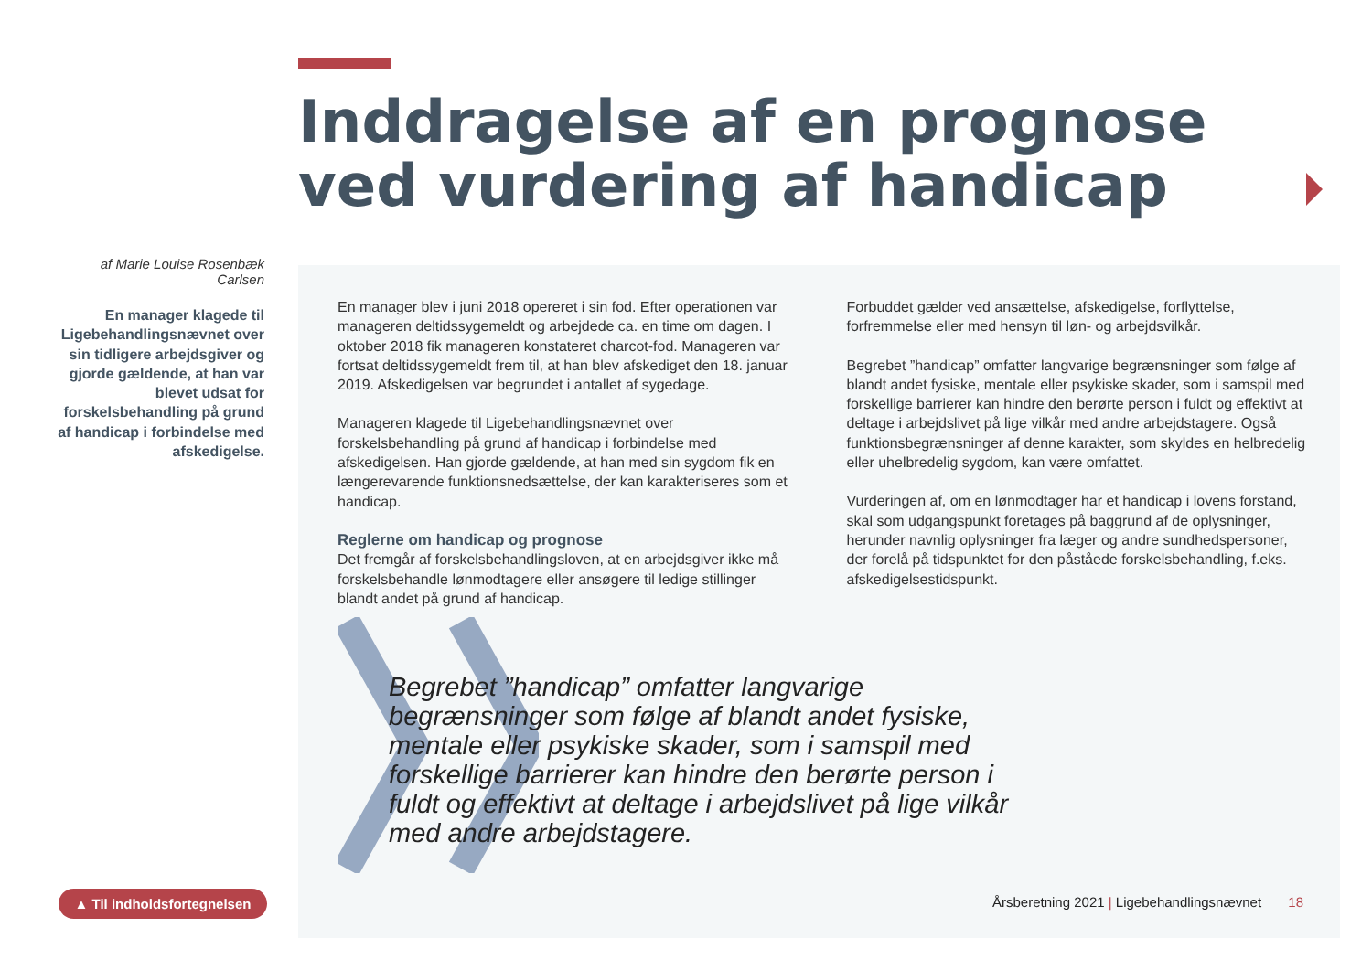Inddragelse af en prognose
ved vurdering af handicap
af Marie Louise Rosenbæk Carlsen
En manager klagede til Ligebehandlingsnævnet over sin tidligere arbejdsgiver og gjorde gældende, at han var blevet udsat for forskelsbehandling på grund af handicap i forbindelse med afskedigelse.
En manager blev i juni 2018 opereret i sin fod. Efter operationen var manageren deltidssygemeldt og arbejdede ca. en time om dagen. I oktober 2018 fik manageren konstateret charcot-fod. Manageren var fortsat deltidssygemeldt frem til, at han blev afskediget den 18. januar 2019. Afskedigelsen var begrundet i antallet af sygedage.
Manageren klagede til Ligebehandlingsnævnet over forskelsbehandling på grund af handicap i forbindelse med afskedigelsen. Han gjorde gældende, at han med sin sygdom fik en længerevarende funktionsnedsættelse, der kan karakteriseres som et handicap.
Reglerne om handicap og prognose
Det fremgår af forskelsbehandlingsloven, at en arbejdsgiver ikke må forskelsbehandle lønmodtagere eller ansøgere til ledige stillinger blandt andet på grund af handicap.
Forbuddet gælder ved ansættelse, afskedigelse, forflyttelse, forfremmelse eller med hensyn til løn- og arbejdsvilkår.
Begrebet ”handicap” omfatter langvarige begrænsninger som følge af blandt andet fysiske, mentale eller psykiske skader, som i samspil med forskellige barrierer kan hindre den berørte person i fuldt og effektivt at deltage i arbejdslivet på lige vilkår med andre arbejdstagere. Også funktionsbegrænsninger af denne karakter, som skyldes en helbredelig eller uhelbredelig sygdom, kan være omfattet.
Vurderingen af, om en lønmodtager har et handicap i lovens forstand, skal som udgangspunkt foretages på baggrund af de oplysninger, herunder navnlig oplysninger fra læger og andre sundhedspersoner, der forelå på tidspunktet for den påståede forskelsbehandling, f.eks. afskedigelsestidspunkt.
Begrebet ”handicap” omfatter langvarige begrænsninger som følge af blandt andet fysiske, mentale eller psykiske skader, som i samspil med forskellige barrierer kan hindre den berørte person i fuldt og effektivt at deltage i arbejdslivet på lige vilkår med andre arbejdstagere.
▲ Til indholdsfortegnelsen
Årsberetning 2021 | Ligebehandlingsnævnet 18